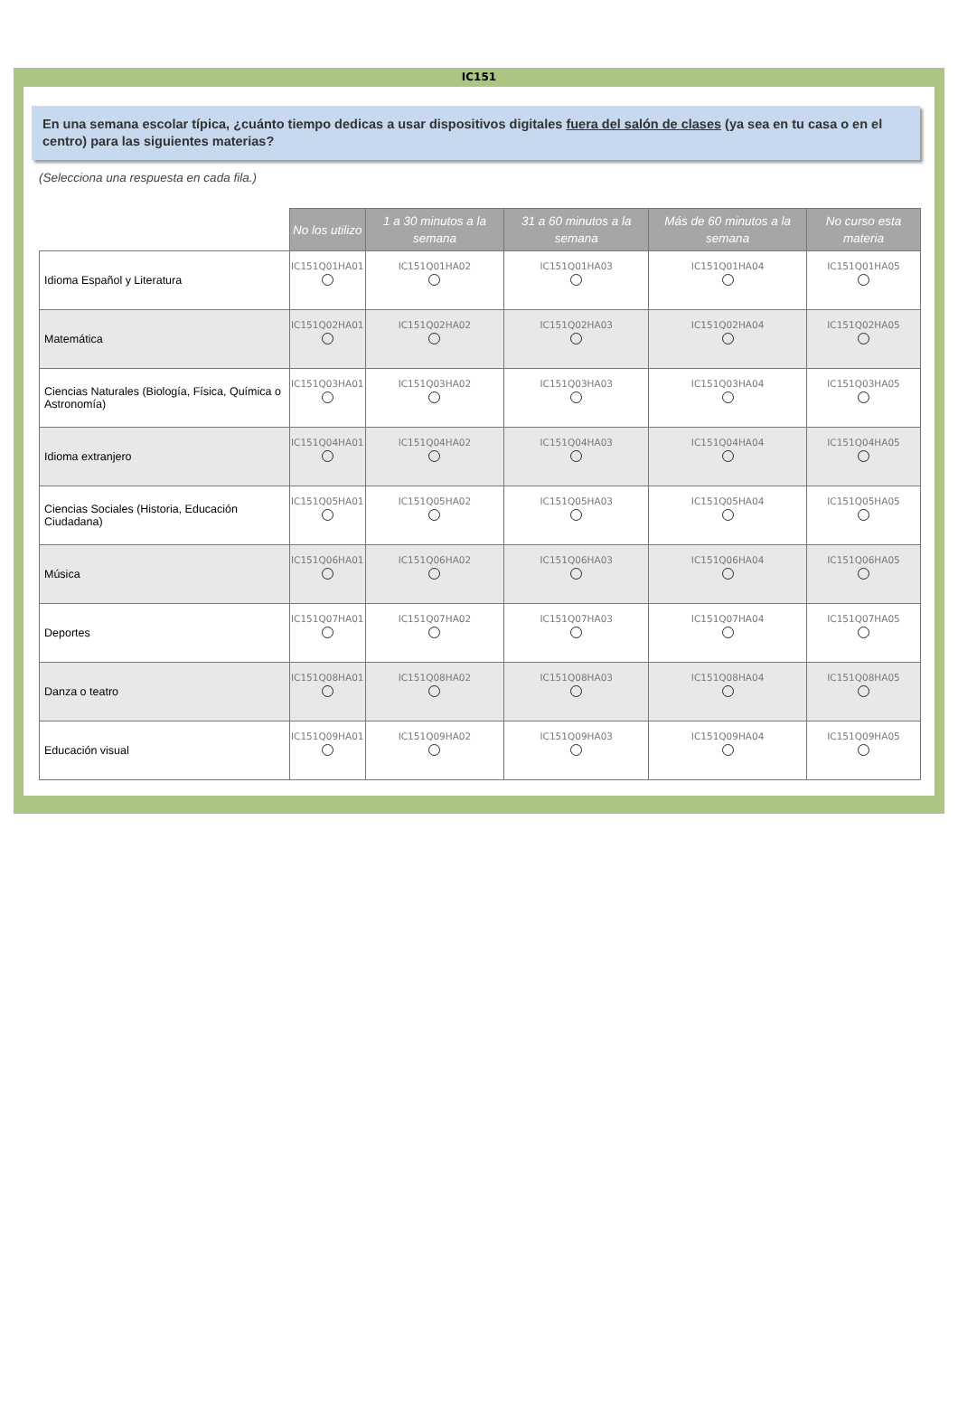IC151
En una semana escolar típica, ¿cuánto tiempo dedicas a usar dispositivos digitales fuera del salón de clases (ya sea en tu casa o en el centro) para las siguientes materias?
(Selecciona una respuesta en cada fila.)
| | No los utilizo | 1 a 30 minutos a la semana | 31 a 60 minutos a la semana | Más de 60 minutos a la semana | No curso esta materia |
| --- | --- | --- | --- | --- | --- |
| Idioma Español y Literatura | IC151Q01HA01 | IC151Q01HA02 | IC151Q01HA03 | IC151Q01HA04 | IC151Q01HA05 |
| Matemática | IC151Q02HA01 | IC151Q02HA02 | IC151Q02HA03 | IC151Q02HA04 | IC151Q02HA05 |
| Ciencias Naturales (Biología, Física, Química o Astronomía) | IC151Q03HA01 | IC151Q03HA02 | IC151Q03HA03 | IC151Q03HA04 | IC151Q03HA05 |
| Idioma extranjero | IC151Q04HA01 | IC151Q04HA02 | IC151Q04HA03 | IC151Q04HA04 | IC151Q04HA05 |
| Ciencias Sociales (Historia, Educación Ciudadana) | IC151Q05HA01 | IC151Q05HA02 | IC151Q05HA03 | IC151Q05HA04 | IC151Q05HA05 |
| Música | IC151Q06HA01 | IC151Q06HA02 | IC151Q06HA03 | IC151Q06HA04 | IC151Q06HA05 |
| Deportes | IC151Q07HA01 | IC151Q07HA02 | IC151Q07HA03 | IC151Q07HA04 | IC151Q07HA05 |
| Danza o teatro | IC151Q08HA01 | IC151Q08HA02 | IC151Q08HA03 | IC151Q08HA04 | IC151Q08HA05 |
| Educación visual | IC151Q09HA01 | IC151Q09HA02 | IC151Q09HA03 | IC151Q09HA04 | IC151Q09HA05 |